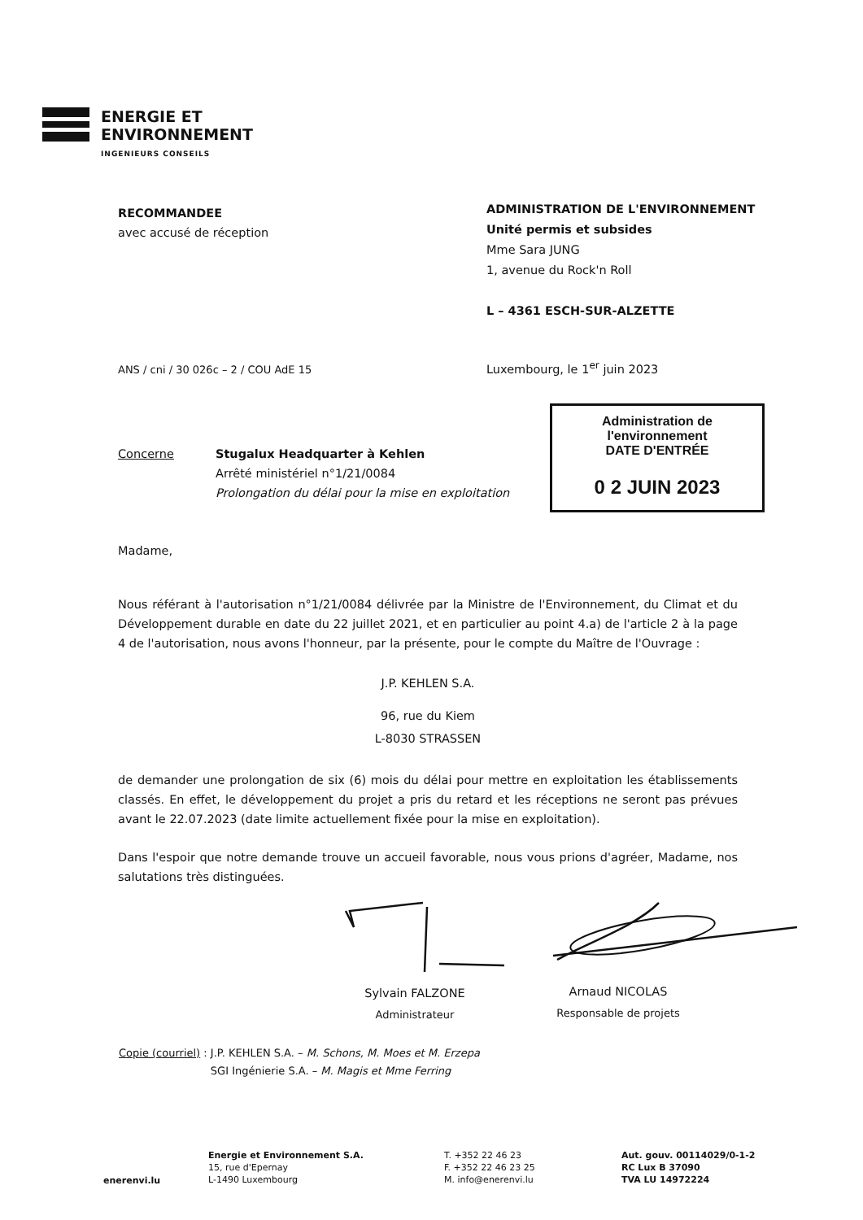ENERGIE ET
ENVIRONNEMENT
INGENIEURS CONSEILS
RECOMMANDEE
avec accusé de réception
ADMINISTRATION DE L'ENVIRONNEMENT
Unité permis et subsides
Mme Sara JUNG
1, avenue du Rock'n Roll
L – 4361 ESCH-SUR-ALZETTE
ANS / cni / 30 026c – 2 / COU AdE 15
Luxembourg, le 1<sup>er</sup> juin 2023
Administration de l'environnement
DATE D'ENTRÉE
0 2 JUIN 2023
Concerne Stugalux Headquarter à Kehlen
Arrêté ministériel n°1/21/0084
Prolongation du délai pour la mise en exploitation
Madame,
Nous référant à l'autorisation n°1/21/0084 délivrée par la Ministre de l'Environnement, du Climat et du Développement durable en date du 22 juillet 2021, et en particulier au point 4.a) de l'article 2 à la page 4 de l'autorisation, nous avons l'honneur, par la présente, pour le compte du Maître de l'Ouvrage :
J.P. KEHLEN S.A.
96, rue du Kiem
L-8030 STRASSEN
de demander une prolongation de six (6) mois du délai pour mettre en exploitation les établissements classés. En effet, le développement du projet a pris du retard et les réceptions ne seront pas prévues avant le 22.07.2023 (date limite actuellement fixée pour la mise en exploitation).
Dans l'espoir que notre demande trouve un accueil favorable, nous vous prions d'agréer, Madame, nos salutations très distinguées.
Sylvain FALZONE
Administrateur
Arnaud NICOLAS
Responsable de projets
Copie (courriel) : J.P. KEHLEN S.A. – M. Schons, M. Moes et M. Erzepa
SGI Ingénierie S.A. – M. Magis et Mme Ferring
enerenvi.lu
Energie et Environnement S.A.
15, rue d'Epernay
L-1490 Luxembourg
T. +352 22 46 23
F. +352 22 46 23 25
M. info@enerenvi.lu
Aut. gouv. 00114029/0-1-2
RC Lux B 37090
TVA LU 14972224